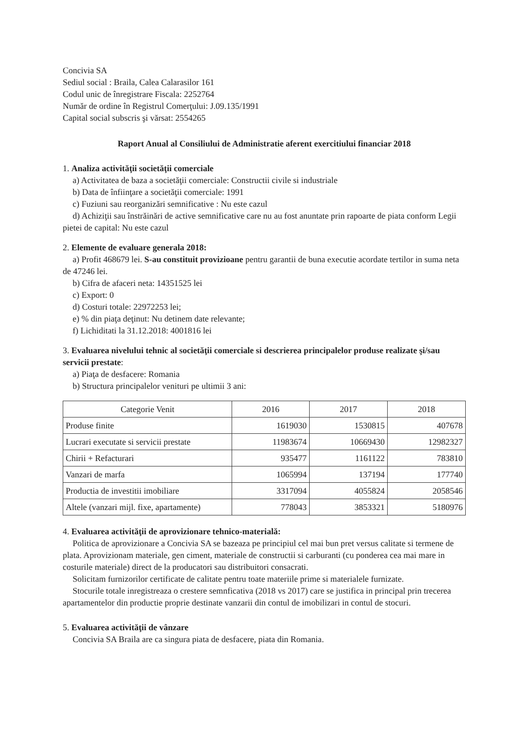Concivia SA
Sediul social : Braila, Calea Calarasilor 161
Codul unic de înregistrare Fiscala: 2252764
Număr de ordine în Registrul Comerţului: J.09.135/1991
Capital social subscris şi vărsat: 2554265
Raport Anual al Consiliului de Administratie aferent exercitiului financiar 2018
1. Analiza activităţii societăţii comerciale
a) Activitatea de baza a societăţii comerciale: Constructii civile si industriale
b) Data de înfiinţare a societăţii comerciale: 1991
c) Fuziuni sau reorganizări semnificative : Nu este cazul
d) Achiziţii sau înstrăinări de active semnificative care nu au fost anuntate prin rapoarte de piata conform Legii pietei de capital: Nu este cazul
2. Elemente de evaluare generala 2018:
a) Profit 468679 lei. S-au constituit provizioane pentru garantii de buna executie acordate tertilor in suma neta de 47246 lei.
b) Cifra de afaceri neta: 14351525 lei
c) Export: 0
d) Costuri totale: 22972253 lei;
e) % din piaţa deţinut: Nu detinem date relevante;
f) Lichiditati la 31.12.2018: 4001816 lei
3. Evaluarea nivelului tehnic al societăţii comerciale si descrierea principalelor produse realizate şi/sau servicii prestate:
a) Piaţa de desfacere: Romania
b) Structura principalelor venituri pe ultimii 3 ani:
| Categorie Venit | 2016 | 2017 | 2018 |
| --- | --- | --- | --- |
| Produse finite | 1619030 | 1530815 | 407678 |
| Lucrari executate si servicii prestate | 11983674 | 10669430 | 12982327 |
| Chirii + Refacturari | 935477 | 1161122 | 783810 |
| Vanzari de marfa | 1065994 | 137194 | 177740 |
| Productia de investitii imobiliare | 3317094 | 4055824 | 2058546 |
| Altele (vanzari mijl. fixe, apartamente) | 778043 | 3853321 | 5180976 |
4. Evaluarea activităţii de aprovizionare tehnico-materială:
Politica de aprovizionare a Concivia SA se bazeaza pe principiul cel mai bun pret versus calitate si termene de plata. Aprovizionam materiale, gen ciment, materiale de constructii si carburanti (cu ponderea cea mai mare in costurile materiale) direct de la producatori sau distribuitori consacrati.
Solicitam furnizorilor certificate de calitate pentru toate materiile prime si materialele furnizate.
Stocurile totale inregistreaza o crestere semnficativa (2018 vs 2017) care se justifica in principal prin trecerea apartamentelor din productie proprie destinate vanzarii din contul de imobilizari in contul de stocuri.
5. Evaluarea activităţii de vânzare
Concivia SA Braila are ca singura piata de desfacere, piata din Romania.